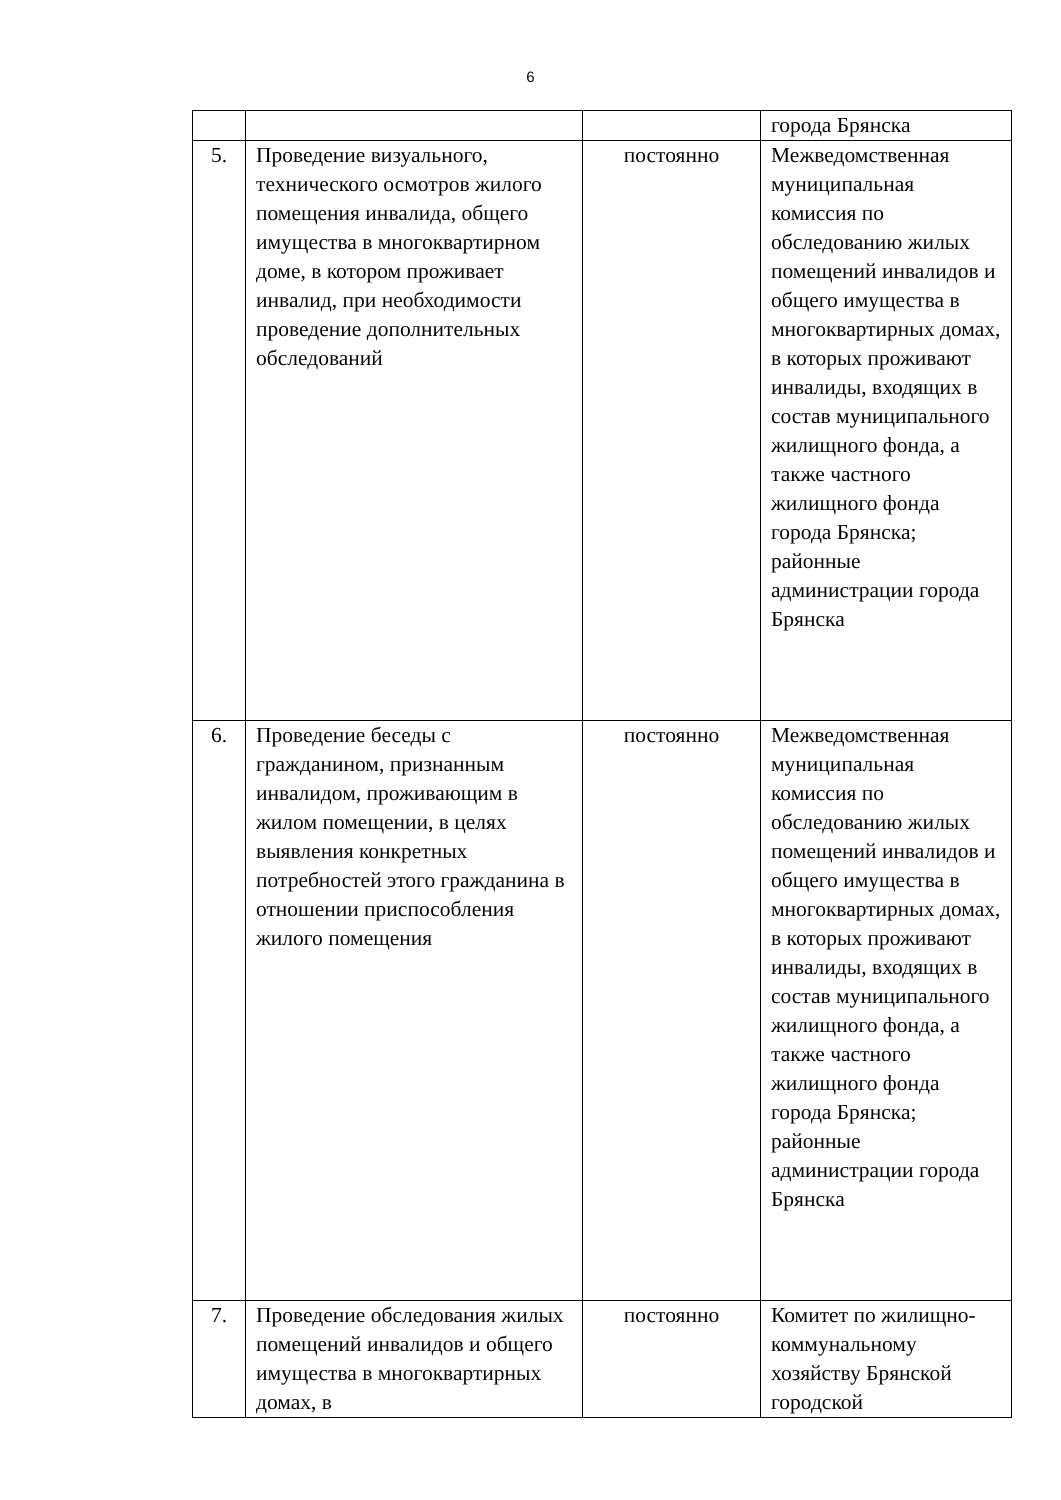6
| | | | города Брянска |
| 5. | Проведение визуального, технического осмотров жилого помещения инвалида, общего имущества в многоквартирном доме, в котором проживает инвалид, при необходимости проведение дополнительных обследований | постоянно | Межведомственная муниципальная комиссия по обследованию жилых помещений инвалидов и общего имущества в многоквартирных домах, в которых проживают инвалиды, входящих в состав муниципального жилищного фонда, а также частного жилищного фонда города Брянска; районные администрации города Брянска |
| 6. | Проведение беседы с гражданином, признанным инвалидом, проживающим в жилом помещении, в целях выявления конкретных потребностей этого гражданина в отношении приспособления жилого помещения | постоянно | Межведомственная муниципальная комиссия по обследованию жилых помещений инвалидов и общего имущества в многоквартирных домах, в которых проживают инвалиды, входящих в состав муниципального жилищного фонда, а также частного жилищного фонда города Брянска; районные администрации города Брянска |
| 7. | Проведение обследования жилых помещений инвалидов и общего имущества в многоквартирных домах, в | постоянно | Комитет по жилищно-коммунальному хозяйству Брянской городской |